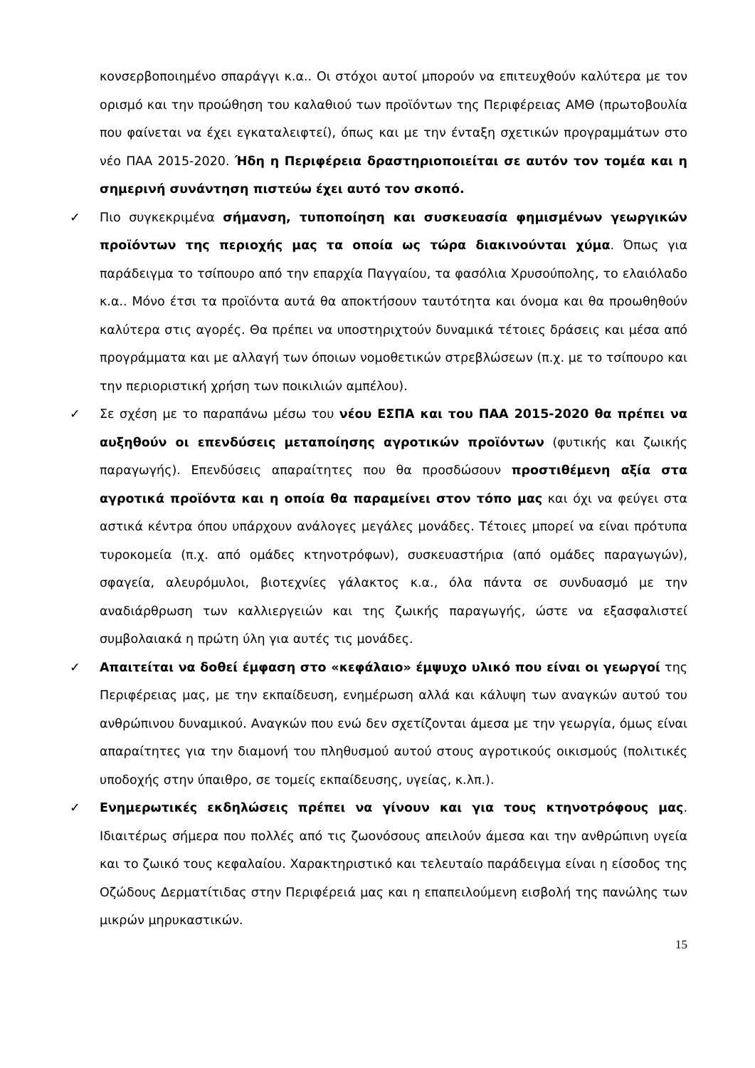κονσερβοποιημένο σπαράγγι κ.α.. Οι στόχοι αυτοί μπορούν να επιτευχθούν καλύτερα με τον ορισμό και την προώθηση του καλαθιού των προϊόντων της Περιφέρειας ΑΜΘ (πρωτοβουλία που φαίνεται να έχει εγκαταλειφτεί), όπως και με την ένταξη σχετικών προγραμμάτων στο νέο ΠΑΑ 2015-2020. Ήδη η Περιφέρεια δραστηριοποιείται σε αυτόν τον τομέα και η σημερινή συνάντηση πιστεύω έχει αυτό τον σκοπό.
✓ Πιο συγκεκριμένα σήμανση, τυποποίηση και συσκευασία φημισμένων γεωργικών προϊόντων της περιοχής μας τα οποία ως τώρα διακινούνται χύμα. Όπως για παράδειγμα το τσίπουρο από την επαρχία Παγγαίου, τα φασόλια Χρυσούπολης, το ελαιόλαδο κ.α.. Μόνο έτσι τα προϊόντα αυτά θα αποκτήσουν ταυτότητα και όνομα και θα προωθηθούν καλύτερα στις αγορές. Θα πρέπει να υποστηριχτούν δυναμικά τέτοιες δράσεις και μέσα από προγράμματα και με αλλαγή των όποιων νομοθετικών στρεβλώσεων (π.χ. με το τσίπουρο και την περιοριστική χρήση των ποικιλιών αμπέλου).
✓ Σε σχέση με το παραπάνω μέσω του νέου ΕΣΠΑ και του ΠΑΑ 2015-2020 θα πρέπει να αυξηθούν οι επενδύσεις μεταποίησης αγροτικών προϊόντων (φυτικής και ζωικής παραγωγής). Επενδύσεις απαραίτητες που θα προσδώσουν προστιθέμενη αξία στα αγροτικά προϊόντα και η οποία θα παραμείνει στον τόπο μας και όχι να φεύγει στα αστικά κέντρα όπου υπάρχουν ανάλογες μεγάλες μονάδες. Τέτοιες μπορεί να είναι πρότυπα τυροκομεία (π.χ. από ομάδες κτηνοτρόφων), συσκευαστήρια (από ομάδες παραγωγών), σφαγεία, αλευρόμυλοι, βιοτεχνίες γάλακτος κ.α., όλα πάντα σε συνδυασμό με την αναδιάρθρωση των καλλιεργειών και της ζωικής παραγωγής, ώστε να εξασφαλιστεί συμβολαιακά η πρώτη ύλη για αυτές τις μονάδες.
✓ Απαιτείται να δοθεί έμφαση στο «κεφάλαιο» έμψυχο υλικό που είναι οι γεωργοί της Περιφέρειας μας, με την εκπαίδευση, ενημέρωση αλλά και κάλυψη των αναγκών αυτού του ανθρώπινου δυναμικού. Αναγκών που ενώ δεν σχετίζονται άμεσα με την γεωργία, όμως είναι απαραίτητες για την διαμονή του πληθυσμού αυτού στους αγροτικούς οικισμούς (πολιτικές υποδοχής στην ύπαιθρο, σε τομείς εκπαίδευσης, υγείας, κ.λπ.).
✓ Ενημερωτικές εκδηλώσεις πρέπει να γίνουν και για τους κτηνοτρόφους μας. Ιδιαιτέρως σήμερα που πολλές από τις ζωονόσους απειλούν άμεσα και την ανθρώπινη υγεία και το ζωικό τους κεφαλαίου. Χαρακτηριστικό και τελευταίο παράδειγμα είναι η είσοδος της Οζώδους Δερματίτιδας στην Περιφέρειά μας και η επαπειλούμενη εισβολή της πανώλης των μικρών μηρυκαστικών.
15